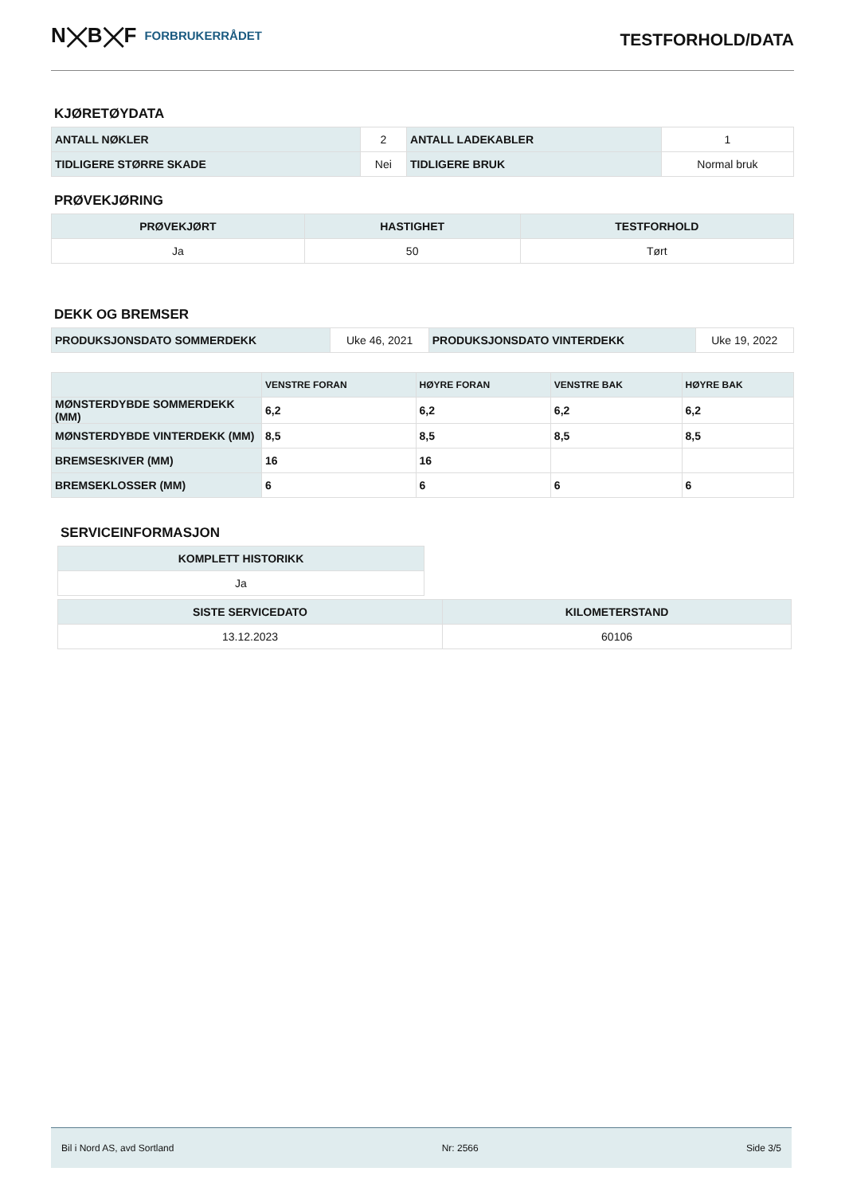N⨉B⨉F FORBRUKERRÅDET
TESTFORHOLD/DATA
KJØRETØYDATA
| ANTALL NØKLER | 2 | ANTALL LADEKABLER | 1 |
| TIDLIGERE STØRRE SKADE | Nei | TIDLIGERE BRUK | Normal bruk |
PRØVEKJØRING
| PRØVEKJØRT | HASTIGHET | TESTFORHOLD |
| --- | --- | --- |
| Ja | 50 | Tørt |
DEKK OG BREMSER
| PRODUKSJONSDATO SOMMERDEKK | Uke 46, 2021 | PRODUKSJONSDATO VINTERDEKK | Uke 19, 2022 |
| | VENSTRE FORAN | HØYRE FORAN | VENSTRE BAK | HØYRE BAK |
| --- | --- | --- | --- | --- |
| MØNSTERDYBDE SOMMERDEKK (MM) | 6,2 | 6,2 | 6,2 | 6,2 |
| MØNSTERDYBDE VINTERDEKK (MM) | 8,5 | 8,5 | 8,5 | 8,5 |
| BREMSESKIVER (MM) | 16 | 16 | | |
| BREMSEKLOSSER (MM) | 6 | 6 | 6 | 6 |
SERVICEINFORMASJON
| KOMPLETT HISTORIKK |
| --- |
| Ja |
| SISTE SERVICEDATO | KILOMETERSTAND |
| --- | --- |
| 13.12.2023 | 60106 |
Bil i Nord AS, avd Sortland Nr: 2566 Side 3/5